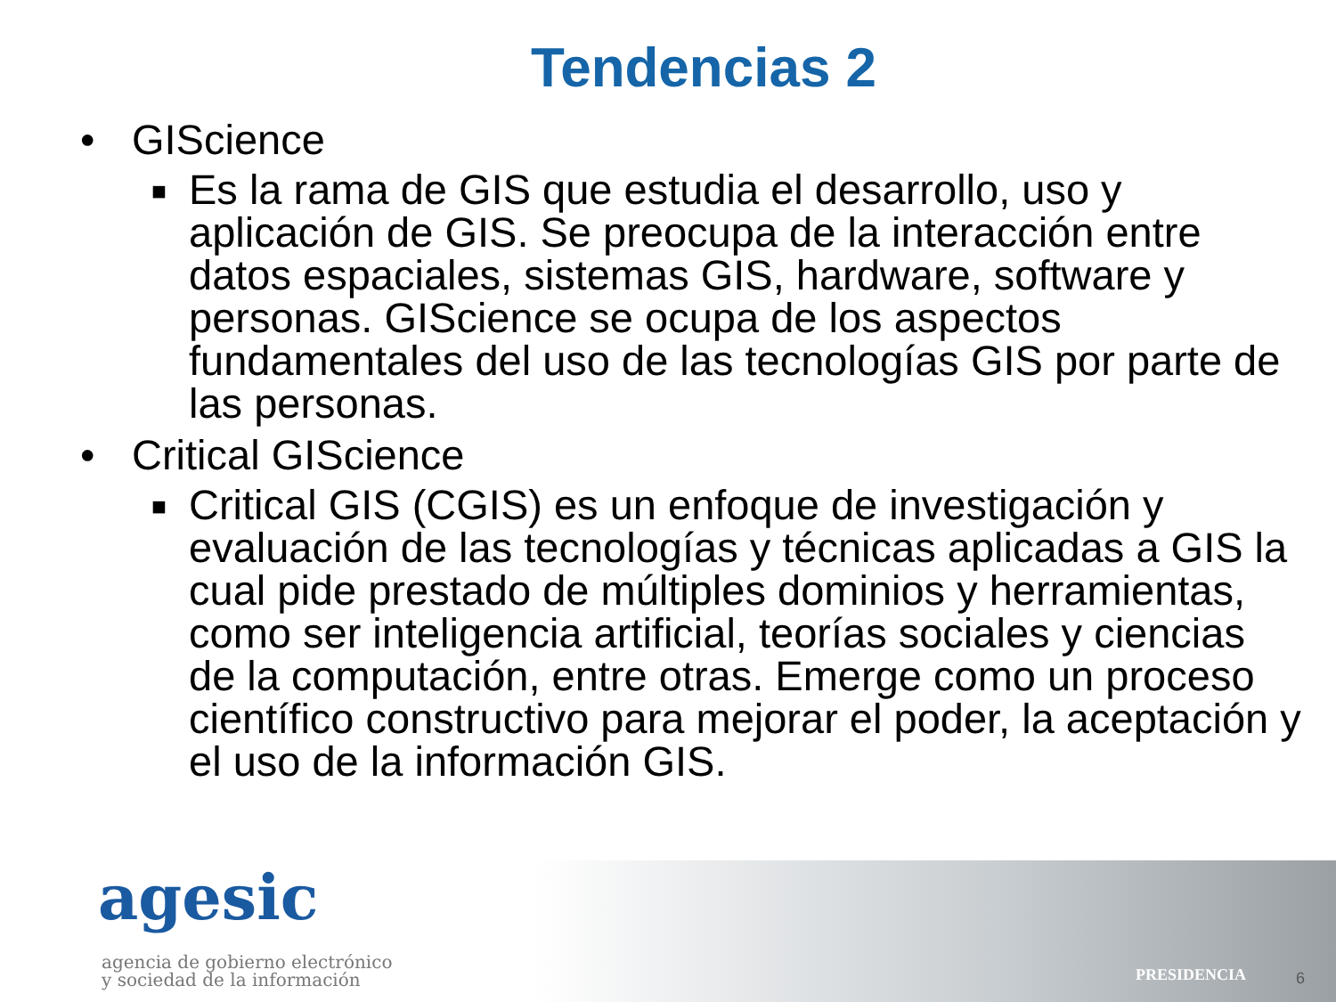Tendencias 2
• GIScience
■ Es la rama de GIS que estudia el desarrollo, uso y aplicación de GIS. Se preocupa de la interacción entre datos espaciales, sistemas GIS, hardware, software y personas. GIScience se ocupa de los aspectos fundamentales del uso de las tecnologías GIS por parte de las personas.
• Critical GIScience
■ Critical GIS (CGIS) es un enfoque de investigación y evaluación de las tecnologías y técnicas aplicadas a GIS la cual pide prestado de múltiples dominios y herramientas, como ser inteligencia artificial, teorías sociales y ciencias de la computación, entre otras. Emerge como un proceso científico constructivo para mejorar el poder, la aceptación y el uso de la información GIS.
agesic
agencia de gobierno electrónico
y sociedad de la información
PRESIDENCIA 6